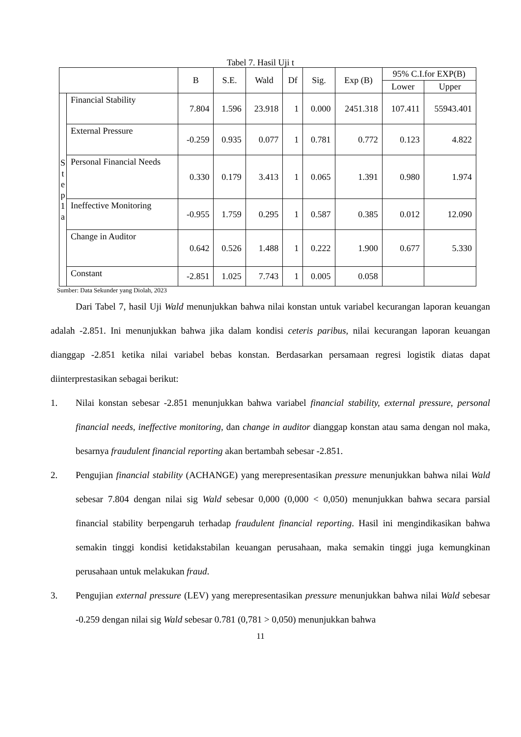Tabel 7. Hasil Uji t
| | | B | S.E. | Wald | Df | Sig. | Exp (B) | 95% C.I.for EXP(B) | |
| --- | --- | --- | --- | --- | --- | --- | --- | --- | --- |
| | | | | | | | | Lower | Upper |
| S t e p 1 a | Financial Stability | 7.804 | 1.596 | 23.918 | 1 | 0.000 | 2451.318 | 107.411 | 55943.401 |
| | External Pressure | -0.259 | 0.935 | 0.077 | 1 | 0.781 | 0.772 | 0.123 | 4.822 |
| | Personal Financial Needs | 0.330 | 0.179 | 3.413 | 1 | 0.065 | 1.391 | 0.980 | 1.974 |
| | Ineffective Monitoring | -0.955 | 1.759 | 0.295 | 1 | 0.587 | 0.385 | 0.012 | 12.090 |
| | Change in Auditor | 0.642 | 0.526 | 1.488 | 1 | 0.222 | 1.900 | 0.677 | 5.330 |
| | Constant | -2.851 | 1.025 | 7.743 | 1 | 0.005 | 0.058 | | |
Sumber: Data Sekunder yang Diolah, 2023
Dari Tabel 7, hasil Uji Wald menunjukkan bahwa nilai konstan untuk variabel kecurangan laporan keuangan adalah -2.851. Ini menunjukkan bahwa jika dalam kondisi ceteris paribus, nilai kecurangan laporan keuangan dianggap -2.851 ketika nilai variabel bebas konstan. Berdasarkan persamaan regresi logistik diatas dapat diinterprestasikan sebagai berikut:
1. Nilai konstan sebesar -2.851 menunjukkan bahwa variabel financial stability, external pressure, personal financial needs, ineffective monitoring, dan change in auditor dianggap konstan atau sama dengan nol maka, besarnya fraudulent financial reporting akan bertambah sebesar -2.851.
2. Pengujian financial stability (ACHANGE) yang merepresentasikan pressure menunjukkan bahwa nilai Wald sebesar 7.804 dengan nilai sig Wald sebesar 0,000 (0,000 < 0,050) menunjukkan bahwa secara parsial financial stability berpengaruh terhadap fraudulent financial reporting. Hasil ini mengindikasikan bahwa semakin tinggi kondisi ketidakstabilan keuangan perusahaan, maka semakin tinggi juga kemungkinan perusahaan untuk melakukan fraud.
3. Pengujian external pressure (LEV) yang merepresentasikan pressure menunjukkan bahwa nilai Wald sebesar -0.259 dengan nilai sig Wald sebesar 0.781 (0,781 > 0,050) menunjukkan bahwa
11